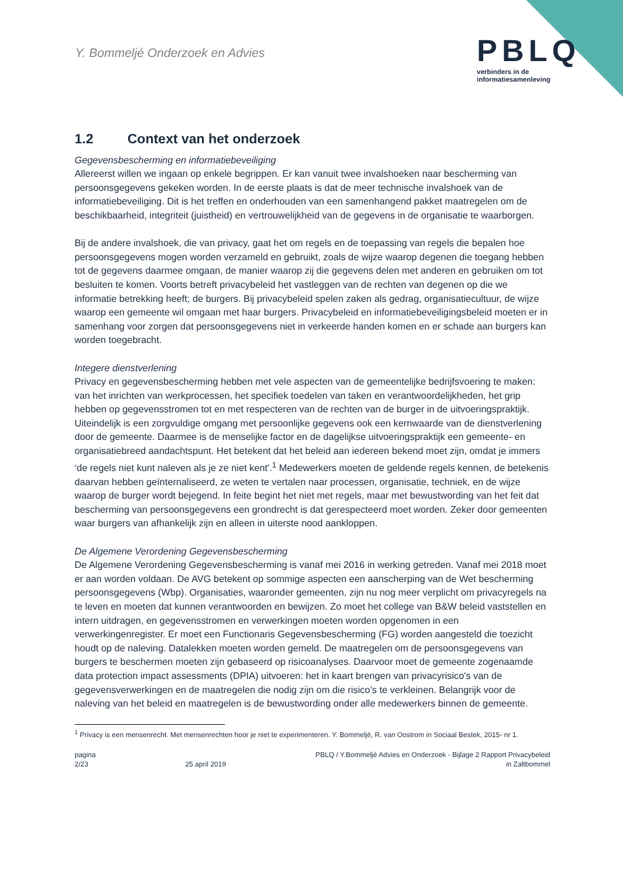Y. Bommeljé Onderzoek en Advies
PBLQ
verbinders in de
informatiesamenleving
1.2 Context van het onderzoek
Gegevensbescherming en informatiebeveiliging
Allereerst willen we ingaan op enkele begrippen. Er kan vanuit twee invalshoeken naar bescherming van persoonsgegevens gekeken worden. In de eerste plaats is dat de meer technische invalshoek van de informatiebeveiliging. Dit is het treffen en onderhouden van een samenhangend pakket maatregelen om de beschikbaarheid, integriteit (juistheid) en vertrouwelijkheid van de gegevens in de organisatie te waarborgen.
Bij de andere invalshoek, die van privacy, gaat het om regels en de toepassing van regels die bepalen hoe persoonsgegevens mogen worden verzameld en gebruikt, zoals de wijze waarop degenen die toegang hebben tot de gegevens daarmee omgaan, de manier waarop zij die gegevens delen met anderen en gebruiken om tot besluiten te komen. Voorts betreft privacybeleid het vastleggen van de rechten van degenen op die we informatie betrekking heeft; de burgers. Bij privacybeleid spelen zaken als gedrag, organisatiecultuur, de wijze waarop een gemeente wil omgaan met haar burgers. Privacybeleid en informatiebeveiligingsbeleid moeten er in samenhang voor zorgen dat persoonsgegevens niet in verkeerde handen komen en er schade aan burgers kan worden toegebracht.
Integere dienstverlening
Privacy en gegevensbescherming hebben met vele aspecten van de gemeentelijke bedrijfsvoering te maken: van het inrichten van werkprocessen, het specifiek toedelen van taken en verantwoordelijkheden, het grip hebben op gegevensstromen tot en met respecteren van de rechten van de burger in de uitvoeringspraktijk. Uiteindelijk is een zorgvuldige omgang met persoonlijke gegevens ook een kernwaarde van de dienstverlening door de gemeente. Daarmee is de menselijke factor en de dagelijkse uitvoeringspraktijk een gemeente- en organisatiebreed aandachtspunt. Het betekent dat het beleid aan iedereen bekend moet zijn, omdat je immers ‘de regels niet kunt naleven als je ze niet kent'.<sup>1</sup> Medewerkers moeten de geldende regels kennen, de betekenis daarvan hebben geïnternaliseerd, ze weten te vertalen naar processen, organisatie, techniek, en de wijze waarop de burger wordt bejegend. In feite begint het niet met regels, maar met bewustwording van het feit dat bescherming van persoonsgegevens een grondrecht is dat gerespecteerd moet worden. Zeker door gemeenten waar burgers van afhankelijk zijn en alleen in uiterste nood aankloppen.
De Algemene Verordening Gegevensbescherming
De Algemene Verordening Gegevensbescherming is vanaf mei 2016 in werking getreden. Vanaf mei 2018 moet er aan worden voldaan. De AVG betekent op sommige aspecten een aanscherping van de Wet bescherming persoonsgegevens (Wbp). Organisaties, waaronder gemeenten, zijn nu nog meer verplicht om privacyregels na te leven en moeten dat kunnen verantwoorden en bewijzen. Zo moet het college van B&W beleid vaststellen en intern uitdragen, en gegevensstromen en verwerkingen moeten worden opgenomen in een verwerkingenregister. Er moet een Functionaris Gegevensbescherming (FG) worden aangesteld die toezicht houdt op de naleving. Datalekken moeten worden gemeld. De maatregelen om de persoonsgegevens van burgers te beschermen moeten zijn gebaseerd op risicoanalyses. Daarvoor moet de gemeente zogenaamde data protection impact assessments (DPIA) uitvoeren: het in kaart brengen van privacyrisico's van de gegevensverwerkingen en de maatregelen die nodig zijn om die risico’s te verkleinen. Belangrijk voor de naleving van het beleid en maatregelen is de bewustwording onder alle medewerkers binnen de gemeente.
<sup>1</sup> Privacy is een mensenrecht. Met mensenrechten hoor je niet te experimenteren. Y. Bommeljé, R. van Oostrom in Sociaal Bestek, 2015- nr 1.
pagina
2/23
25 april 2019 PBLQ / Y.Bommeljé Advies en Onderzoek - Bijlage 2 Rapport Privacybeleid
in Zaltbommel